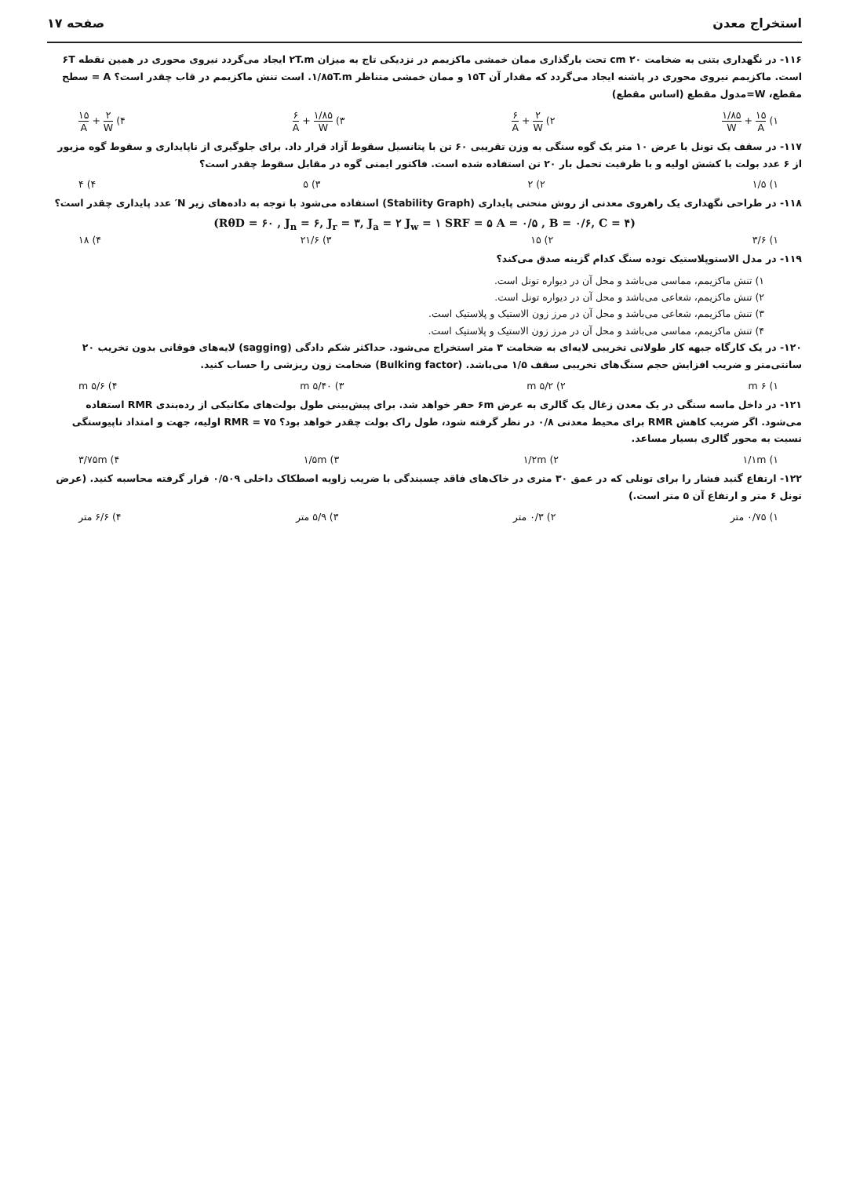استخراج معدن صفحه ۱۷
۱۱۶- در نگهداری بتنی به ضخامت ۲۰ cm تحت بارگذاری ممان خمشی ماکزیمم در نزدیکی تاج به میزان ۲T.m ایجاد می‌گردد نیروی محوری در همین نقطه ۶T است. ماکزیمم نیروی محوری در پاشنه ایجاد می‌گردد که مقدار آن ۱۵T و ممان خمشی متناظر ۱/۸۵T.m. است تنش ماکزیمم در قاب چقدر است؟ A = سطح مقطع، W=مدول مقطع (اساس مقطع)
۱) ۱۵ A + ۱/۸۵ W ۲) ۲ W + ۶ A ۳) ۱/۸۵ W + ۶ A ۴) ۲ W + ۱۵ A
۱۱۷- در سقف یک تونل با عرض ۱۰ متر یک گوه سنگی به وزن تقریبی ۶۰ تن با پتانسیل سقوط آزاد قرار داد. برای جلوگیری از ناپایداری و سقوط گوه مزبور از ۶ عدد بولت با کشش اولیه و با ظرفیت تحمل بار ۲۰ تن استفاده شده است. فاکتور ایمنی گوه در مقابل سقوط چقدر است؟
۱) ۱/۵ ۲) ۲ ۳) ۵ ۴) ۴
۱۱۸- در طراحی نگهداری یک راهروی معدنی از روش منحنی پایداری (Stability Graph) استفاده می‌شود با توجه به داده‌های زیر N′ عدد پایداری چقدر است؟
(RθD = ۶۰ , J<sub>n</sub> = ۶, J<sub>r</sub> = ۳, J<sub>a</sub> = ۲ J<sub>w</sub> = ۱ SRF = ۵ A = ۰/۵ , B = ۰/۶, C = ۴)
۱) ۳/۶ ۲) ۱۵ ۳) ۲۱/۶ ۴) ۱۸
۱۱۹- در مدل الاستوپلاستیک توده سنگ کدام گزینه صدق می‌کند؟
۱) تنش ماکزیمم، مماسی می‌باشد و محل آن در دیواره تونل است.
۲) تنش ماکزیمم، شعاعی می‌باشد و محل آن در دیواره تونل است.
۳) تنش ماکزیمم، شعاعی می‌باشد و محل آن در مرز زون الاستیک و پلاستیک است.
۴) تنش ماکزیمم، مماسی می‌باشد و محل آن در مرز زون الاستیک و پلاستیک است.
۱۲۰- در یک کارگاه جبهه کار طولانی تخریبی لایه‌ای به ضخامت ۳ متر استخراج می‌شود. حداکثر شکم دادگی (sagging) لایه‌های فوقانی بدون تخریب ۲۰ سانتی‌متر و ضریب افزایش حجم سنگ‌های تخریبی سقف ۱/۵ می‌باشد. (Bulking factor) ضخامت زون ریزشی را حساب کنید.
۱) ۶ m ۲) ۵/۲ m ۳) ۵/۴۰ m ۴) ۵/۶ m
۱۲۱- در داخل ماسه سنگی در یک معدن زغال یک گالری به عرض ۶m حفر خواهد شد. برای پیش‌بینی طول بولت‌های مکانیکی از رده‌بندی RMR استفاده می‌شود. اگر ضریب کاهش RMR برای محیط معدنی ۰/۸ در نظر گرفته شود، طول راک بولت چقدر خواهد بود؟ RMR = ۷۵ اولیه، جهت و امتداد ناپیوستگی نسبت به محور گالری بسیار مساعد.
۱) ۱/۱m ۲) ۱/۲m ۳) ۱/۵m ۴) ۳/۷۵m
۱۲۲- ارتفاع گنبد فشار را برای تونلی که در عمق ۳۰ متری در خاک‌های فاقد چسبندگی با ضریب زاویه اصطکاک داخلی ۰/۵۰۹ قرار گرفته محاسبه کنید. (عرض تونل ۶ متر و ارتفاع آن ۵ متر است.)
۱) ۰/۷۵ متر ۲) ۰/۳ متر ۳) ۵/۹ متر ۴) ۶/۶ متر